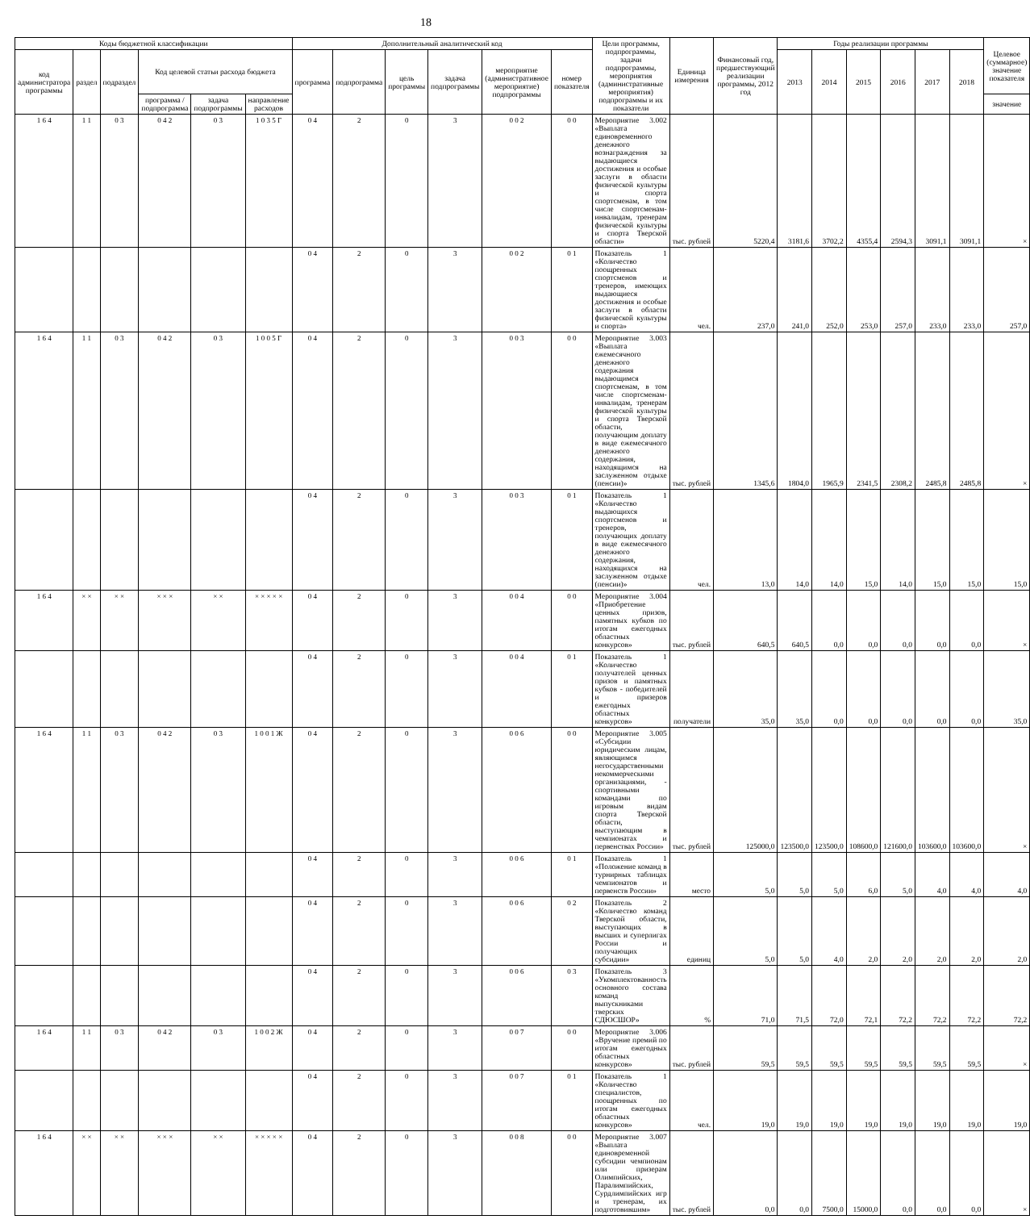18
| Коды бюджетной классификации | | | | | | Дополнительный аналитический код | | | | | | Цели программы, подпрограммы, задачи подпрограммы, мероприятия (административные мероприятия) подпрограммы и их показатели | Единица измерения | Финансовый год, предшествующий реализации программы, 2012 год | Годы реализации программы | | | | | | Целевое (суммарное) значение показателя |
| --- | --- | --- | --- | --- | --- | --- | --- | --- | --- | --- | --- | --- | --- | --- | --- | --- | --- | --- | --- | --- | --- |
| код администратора программы | раздел | подраздел | Код целевой статьи расхода бюджета | | | программа | подпрограмма | цель программы | задача подпрограммы | мероприятие (административное мероприятие) подпрограммы | номер показателя | | | | 2013 | 2014 | 2015 | 2016 | 2017 | 2018 | |
| | | | программа / подпрограмма | задача подпрограммы | направление расходов | | | | | | | | | | | | | | | | значение |
| 1 6 4 | 1 1 | 0 3 | 0 4 2 | 0 3 | 1 0 3 5 Г | 0 4 | 2 | 0 | 3 | 0 0 2 | 0 0 | Мероприятие 3.002 «Выплата единовременного денежного вознаграждения за выдающиеся достижения и особые заслуги в области физической культуры и спорта спортсменам, в том числе спортсменам-инвалидам, тренерам физической культуры и спорта Тверской области» | тыс. рублей | 5220,4 | 3181,6 | 3702,2 | 4355,4 | 2594,3 | 3091,1 | 3091,1 | × |
| | | | | | | 0 4 | 2 | 0 | 3 | 0 0 2 | 0 1 | Показатель 1 «Количество поощренных спортсменов и тренеров, имеющих выдающиеся достижения и особые заслуги в области физической культуры и спорта» | чел. | 237,0 | 241,0 | 252,0 | 253,0 | 257,0 | 233,0 | 233,0 | 257,0 |
| 1 6 4 | 1 1 | 0 3 | 0 4 2 | 0 3 | 1 0 0 5 Г | 0 4 | 2 | 0 | 3 | 0 0 3 | 0 0 | Мероприятие 3.003 «Выплата ежемесячного денежного содержания выдающимся спортсменам, в том числе спортсменам-инвалидам, тренерам физической культуры и спорта Тверской области, получающим доплату в виде ежемесячного денежного содержания, находящимся на заслуженном отдыхе (пенсии)» | тыс. рублей | 1345,6 | 1804,0 | 1965,9 | 2341,5 | 2308,2 | 2485,8 | 2485,8 | × |
| | | | | | | 0 4 | 2 | 0 | 3 | 0 0 3 | 0 1 | Показатель 1 «Количество выдающихся спортсменов и тренеров, получающих доплату в виде ежемесячного денежного содержания, находящихся на заслуженном отдыхе (пенсии)» | чел. | 13,0 | 14,0 | 14,0 | 15,0 | 14,0 | 15,0 | 15,0 | 15,0 |
| 1 6 4 | × × | × × | × × × | × × | × × × × × | 0 4 | 2 | 0 | 3 | 0 0 4 | 0 0 | Мероприятие 3.004 «Приобретение ценных призов, памятных кубков по итогам ежегодных областных конкурсов» | тыс. рублей | 640,5 | 640,5 | 0,0 | 0,0 | 0,0 | 0,0 | 0,0 | × |
| | | | | | | 0 4 | 2 | 0 | 3 | 0 0 4 | 0 1 | Показатель 1 «Количество получателей ценных призов и памятных кубков - победителей и призеров ежегодных областных конкурсов» | получатели | 35,0 | 35,0 | 0,0 | 0,0 | 0,0 | 0,0 | 0,0 | 35,0 |
| 1 6 4 | 1 1 | 0 3 | 0 4 2 | 0 3 | 1 0 0 1 Ж | 0 4 | 2 | 0 | 3 | 0 0 6 | 0 0 | Мероприятие 3.005 «Субсидии юридическим лицам, являющимся негосударственными некоммерческими организациями, - спортивными командами по игровым видам спорта Тверской области, выступающим в чемпионатах и первенствах России» | тыс. рублей | 125000,0 | 123500,0 | 123500,0 | 108600,0 | 121600,0 | 103600,0 | 103600,0 | × |
| | | | | | | 0 4 | 2 | 0 | 3 | 0 0 6 | 0 1 | Показатель 1 «Положение команд в турнирных таблицах чемпионатов и первенств России» | место | 5,0 | 5,0 | 5,0 | 6,0 | 5,0 | 4,0 | 4,0 | 4,0 |
| | | | | | | 0 4 | 2 | 0 | 3 | 0 0 6 | 0 2 | Показатель 2 «Количество команд Тверской области, выступающих в высших и суперлигах России и получающих субсидии» | единиц | 5,0 | 5,0 | 4,0 | 2,0 | 2,0 | 2,0 | 2,0 | 2,0 |
| | | | | | | 0 4 | 2 | 0 | 3 | 0 0 6 | 0 3 | Показатель 3 «Укомплектованность основного состава команд выпускниками тверских СДЮСШОР» | % | 71,0 | 71,5 | 72,0 | 72,1 | 72,2 | 72,2 | 72,2 | 72,2 |
| 1 6 4 | 1 1 | 0 3 | 0 4 2 | 0 3 | 1 0 0 2 Ж | 0 4 | 2 | 0 | 3 | 0 0 7 | 0 0 | Мероприятие 3.006 «Вручение премий по итогам ежегодных областных конкурсов» | тыс. рублей | 59,5 | 59,5 | 59,5 | 59,5 | 59,5 | 59,5 | 59,5 | × |
| | | | | | | 0 4 | 2 | 0 | 3 | 0 0 7 | 0 1 | Показатель 1 «Количество специалистов, поощренных по итогам ежегодных областных конкурсов» | чел. | 19,0 | 19,0 | 19,0 | 19,0 | 19,0 | 19,0 | 19,0 | 19,0 |
| 1 6 4 | × × | × × | × × × | × × | × × × × × | 0 4 | 2 | 0 | 3 | 0 0 8 | 0 0 | Мероприятие 3.007 «Выплата единовременной субсидии чемпионам или призерам Олимпийских, Паралимпийских, Сурдлимпийских игр и тренерам, их подготовившим» | тыс. рублей | 0,0 | 0,0 | 7500,0 | 15000,0 | 0,0 | 0,0 | 0,0 | × |